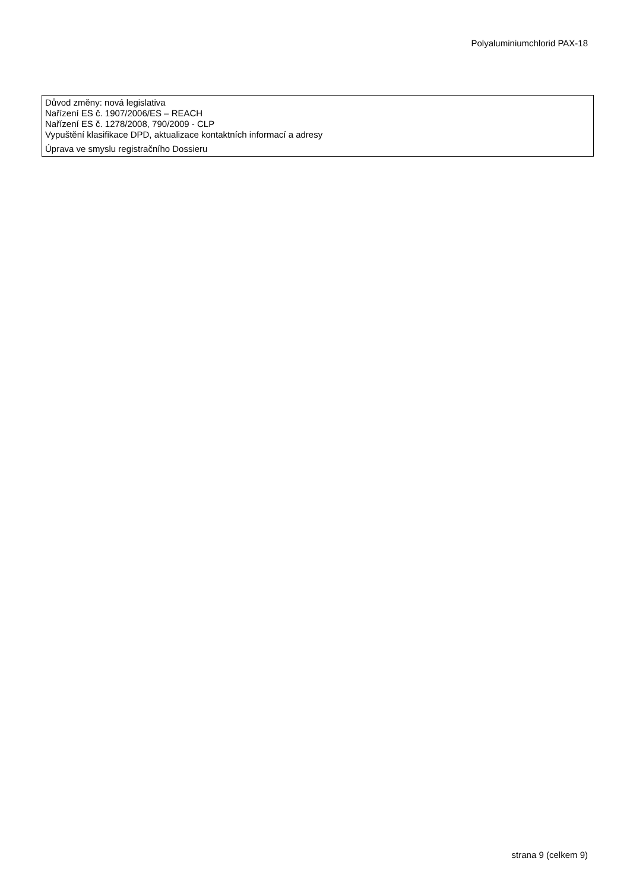Polyaluminiumchlorid PAX-18
Důvod změny: nová legislativa
Nařízení ES č. 1907/2006/ES – REACH
Nařízení ES č. 1278/2008, 790/2009 - CLP
Vypuštění klasifikace DPD, aktualizace kontaktních informací a adresy
Úprava ve smyslu registračního Dossieru
strana 9 (celkem 9)